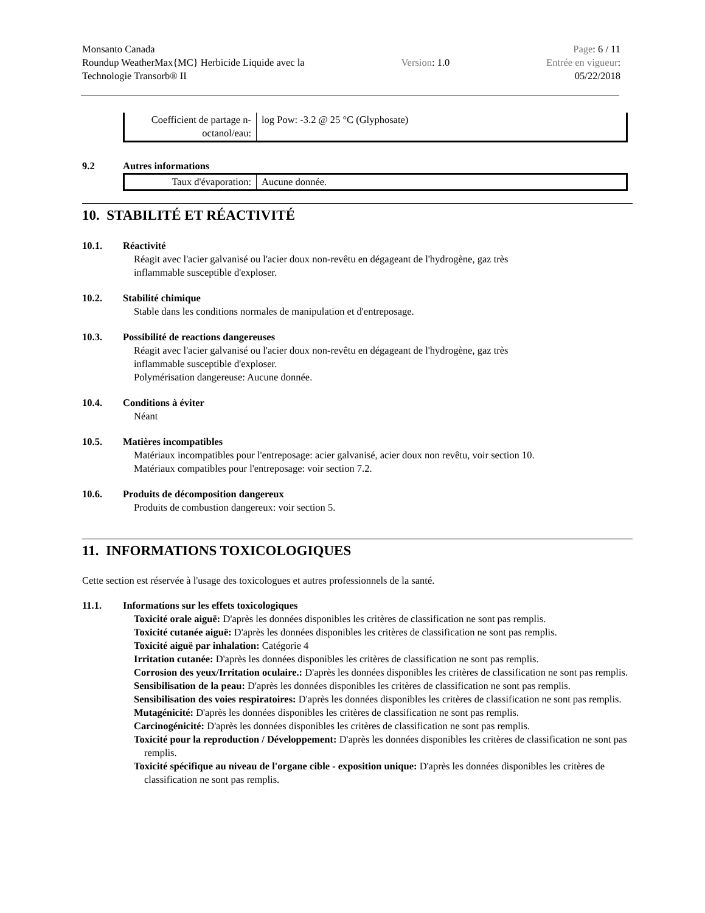Monsanto Canada
Roundup WeatherMax{MC} Herbicide Liquide avec la
Technologie Transorb® II
Version: 1.0
Page: 6 / 11
Entrée en vigueur:
05/22/2018
| Coefficient de partage n-octanol/eau: | log Pow: -3.2 @ 25 °C (Glyphosate) |
9.2 Autres informations
| Taux d'évaporation: | Aucune donnée. |
10. STABILITÉ ET RÉACTIVITÉ
10.1. Réactivité
Réagit avec l'acier galvanisé ou l'acier doux non-revêtu en dégageant de l'hydrogène, gaz très
inflammable susceptible d'exploser.
10.2. Stabilité chimique
Stable dans les conditions normales de manipulation et d'entreposage.
10.3. Possibilité de reactions dangereuses
Réagit avec l'acier galvanisé ou l'acier doux non-revêtu en dégageant de l'hydrogène, gaz très
inflammable susceptible d'exploser.
Polymérisation dangereuse: Aucune donnée.
10.4. Conditions à éviter
Néant
10.5. Matières incompatibles
Matériaux incompatibles pour l'entreposage: acier galvanisé, acier doux non revêtu, voir section 10.
Matériaux compatibles pour l'entreposage: voir section 7.2.
10.6. Produits de décomposition dangereux
Produits de combustion dangereux: voir section 5.
11. INFORMATIONS TOXICOLOGIQUES
Cette section est réservée à l'usage des toxicologues et autres professionnels de la santé.
11.1. Informations sur les effets toxicologiques
Toxicité orale aiguë: D'après les données disponibles les critères de classification ne sont pas remplis.
Toxicité cutanée aiguë: D'après les données disponibles les critères de classification ne sont pas remplis.
Toxicité aiguë par inhalation: Catégorie 4
Irritation cutanée: D'après les données disponibles les critères de classification ne sont pas remplis.
Corrosion des yeux/Irritation oculaire.: D'après les données disponibles les critères de classification ne sont pas remplis.
Sensibilisation de la peau: D'après les données disponibles les critères de classification ne sont pas remplis.
Sensibilisation des voies respiratoires: D'après les données disponibles les critères de classification ne sont pas remplis.
Mutagénicité: D'après les données disponibles les critères de classification ne sont pas remplis.
Carcinogénicité: D'après les données disponibles les critères de classification ne sont pas remplis.
Toxicité pour la reproduction / Développement: D'après les données disponibles les critères de classification ne sont pas remplis.
Toxicité spécifique au niveau de l'organe cible - exposition unique: D'après les données disponibles les critères de classification ne sont pas remplis.